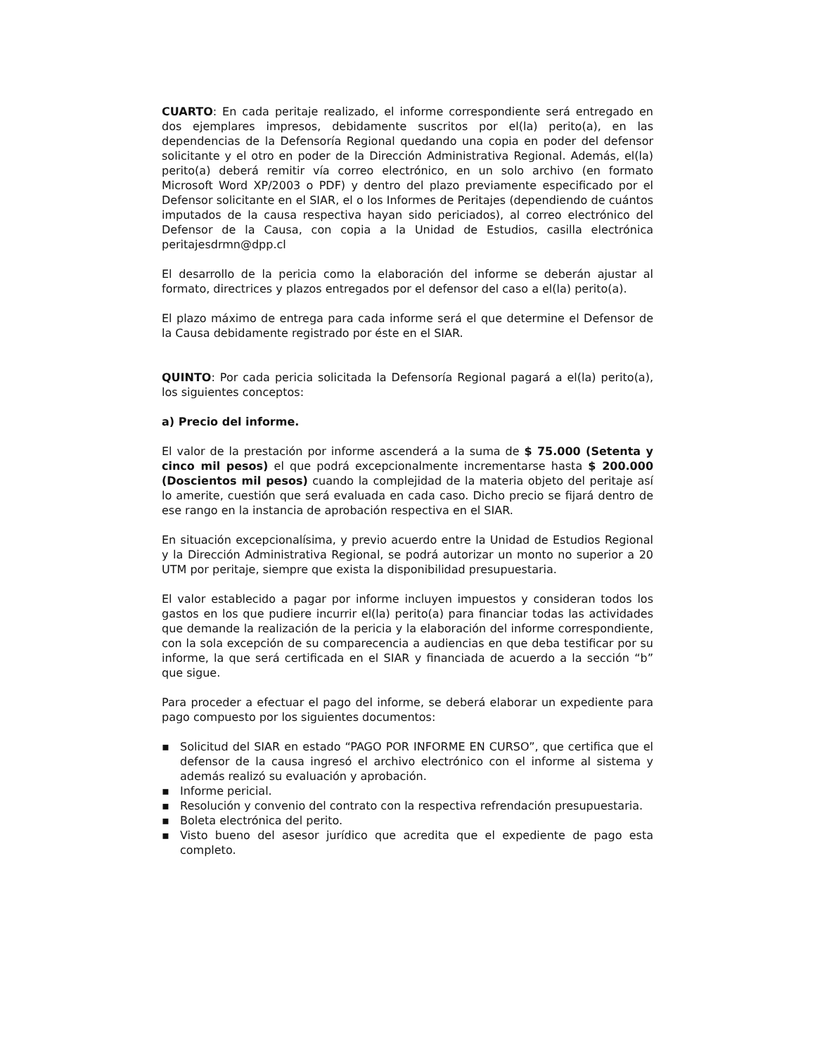CUARTO: En cada peritaje realizado, el informe correspondiente será entregado en dos ejemplares impresos, debidamente suscritos por el(la) perito(a), en las dependencias de la Defensoría Regional quedando una copia en poder del defensor solicitante y el otro en poder de la Dirección Administrativa Regional. Además, el(la) perito(a) deberá remitir vía correo electrónico, en un solo archivo (en formato Microsoft Word XP/2003 o PDF) y dentro del plazo previamente especificado por el Defensor solicitante en el SIAR, el o los Informes de Peritajes (dependiendo de cuántos imputados de la causa respectiva hayan sido periciados), al correo electrónico del Defensor de la Causa, con copia a la Unidad de Estudios, casilla electrónica peritajesdrmn@dpp.cl
El desarrollo de la pericia como la elaboración del informe se deberán ajustar al formato, directrices y plazos entregados por el defensor del caso a el(la) perito(a).
El plazo máximo de entrega para cada informe será el que determine el Defensor de la Causa debidamente registrado por éste en el SIAR.
QUINTO: Por cada pericia solicitada la Defensoría Regional pagará a el(la) perito(a), los siguientes conceptos:
a) Precio del informe.
El valor de la prestación por informe ascenderá a la suma de $ 75.000 (Setenta y cinco mil pesos) el que podrá excepcionalmente incrementarse hasta $ 200.000 (Doscientos mil pesos) cuando la complejidad de la materia objeto del peritaje así lo amerite, cuestión que será evaluada en cada caso. Dicho precio se fijará dentro de ese rango en la instancia de aprobación respectiva en el SIAR.
En situación excepcionalísima, y previo acuerdo entre la Unidad de Estudios Regional y la Dirección Administrativa Regional, se podrá autorizar un monto no superior a 20 UTM por peritaje, siempre que exista la disponibilidad presupuestaria.
El valor establecido a pagar por informe incluyen impuestos y consideran todos los gastos en los que pudiere incurrir el(la) perito(a) para financiar todas las actividades que demande la realización de la pericia y la elaboración del informe correspondiente, con la sola excepción de su comparecencia a audiencias en que deba testificar por su informe, la que será certificada en el SIAR y financiada de acuerdo a la sección “b” que sigue.
Para proceder a efectuar el pago del informe, se deberá elaborar un expediente para pago compuesto por los siguientes documentos:
▪ Solicitud del SIAR en estado “PAGO POR INFORME EN CURSO”, que certifica que el defensor de la causa ingresó el archivo electrónico con el informe al sistema y además realizó su evaluación y aprobación.
▪ Informe pericial.
▪ Resolución y convenio del contrato con la respectiva refrendación presupuestaria.
▪ Boleta electrónica del perito.
▪ Visto bueno del asesor jurídico que acredita que el expediente de pago esta completo.